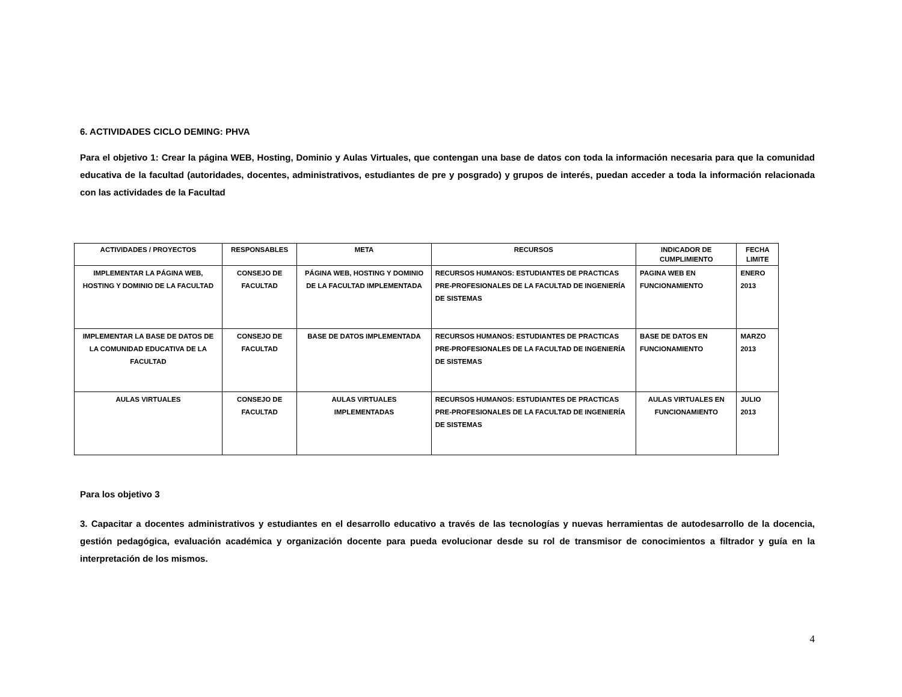6. ACTIVIDADES CICLO DEMING: PHVA
Para el objetivo 1: Crear la página WEB, Hosting, Dominio y Aulas Virtuales, que contengan una base de datos con toda la información necesaria para que la comunidad educativa de la facultad (autoridades, docentes, administrativos, estudiantes de pre y posgrado) y grupos de interés, puedan acceder a toda la información relacionada con las actividades de la Facultad
| ACTIVIDADES / PROYECTOS | RESPONSABLES | META | RECURSOS | INDICADOR DE CUMPLIMIENTO | FECHA LIMITE |
| --- | --- | --- | --- | --- | --- |
| IMPLEMENTAR LA PÁGINA WEB, HOSTING Y DOMINIO DE LA FACULTAD | CONSEJO DE FACULTAD | PÁGINA WEB, HOSTING Y DOMINIO DE LA FACULTAD IMPLEMENTADA | RECURSOS HUMANOS: ESTUDIANTES DE PRACTICAS PRE-PROFESIONALES DE LA FACULTAD DE INGENIERÍA DE SISTEMAS | PAGINA WEB EN FUNCIONAMIENTO | ENERO 2013 |
| IMPLEMENTAR LA BASE DE DATOS DE LA COMUNIDAD EDUCATIVA DE LA FACULTAD | CONSEJO DE FACULTAD | BASE DE DATOS IMPLEMENTADA | RECURSOS HUMANOS: ESTUDIANTES DE PRACTICAS PRE-PROFESIONALES DE LA FACULTAD DE INGENIERÍA DE SISTEMAS | BASE DE DATOS EN FUNCIONAMIENTO | MARZO 2013 |
| AULAS VIRTUALES | CONSEJO DE FACULTAD | AULAS VIRTUALES IMPLEMENTADAS | RECURSOS HUMANOS: ESTUDIANTES DE PRACTICAS PRE-PROFESIONALES DE LA FACULTAD DE INGENIERÍA DE SISTEMAS | AULAS VIRTUALES EN FUNCIONAMIENTO | JULIO 2013 |
Para los objetivo 3
3. Capacitar a docentes administrativos y estudiantes en el desarrollo educativo a través de las tecnologías y nuevas herramientas de autodesarrollo de la docencia, gestión pedagógica, evaluación académica y organización docente para pueda evolucionar desde su rol de transmisor de conocimientos a filtrador y guía en la interpretación de los mismos.
4